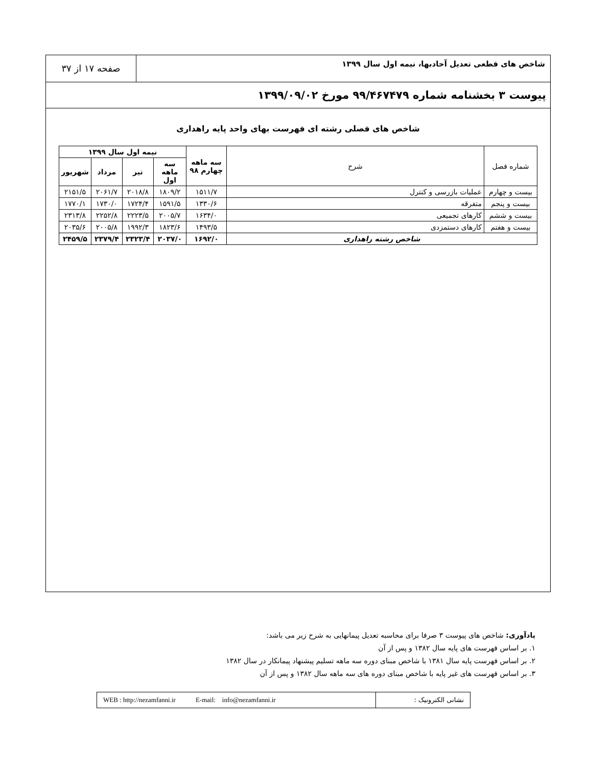شاخص های قطعی تعدیل آحادبها، نیمه اول سال ۱۳۹۹
صفحه ۱۷ از ۳۷
پیوست ۳ بخشنامه شماره ۹۹/۴۶۷۴۷۹ مورخ ۱۳۹۹/۰۹/۰۲
شاخص های فصلی رشته ای فهرست بهای واحد پایه راهداری
| شماره فصل | شرح | سه ماهه چهارم ۹۸ | نیمه اول سال ۱۳۹۹ | | | |
| --- | --- | --- | --- | --- | --- | --- |
| | | | سه ماهه اول | تیر | مرداد | شهریور |
| بیست و چهارم | عملیات بازرسی و کنترل | ۱۵۱۱/۷ | ۱۸۰۹/۲ | ۲۰۱۸/۸ | ۲۰۶۱/۷ | ۲۱۵۱/۵ |
| بیست و پنجم | متفرقه | ۱۳۳۰/۶ | ۱۵۹۱/۵ | ۱۷۲۴/۴ | ۱۷۳۰/۰ | ۱۷۷۰/۱ |
| بیست و ششم | کارهای تجمیعی | ۱۶۳۴/۰ | ۲۰۰۵/۷ | ۲۲۲۳/۵ | ۲۲۵۲/۸ | ۲۳۱۳/۸ |
| بیست و هفتم | کارهای دستمزدی | ۱۴۹۳/۵ | ۱۸۲۳/۶ | ۱۹۹۲/۳ | ۲۰۰۵/۸ | ۲۰۳۵/۶ |
| شاخص رشته راهداری | | ۱۶۹۲/۰ | ۲۰۳۷/۰ | ۲۳۲۳/۴ | ۲۳۷۹/۴ | ۲۴۵۹/۵ |
یادآوری: شاخص های پیوست ۳ صرفا برای محاسبه تعدیل پیمانهایی به شرح زیر می باشد:
۱. بر اساس فهرست های پایه سال ۱۳۸۲ و پس از آن
۲. بر اساس فهرست پایه سال ۱۳۸۱ با شاخص مبنای دوره سه ماهه تسلیم پیشنهاد پیمانکار در سال ۱۳۸۲
۳. بر اساس فهرست های غیر پایه با شاخص مبنای دوره های سه ماهه سال ۱۳۸۲ و پس از آن
نشانی الکترونیک : WEB : http://nezamfanni.ir E-mail: info@nezamfanni.ir